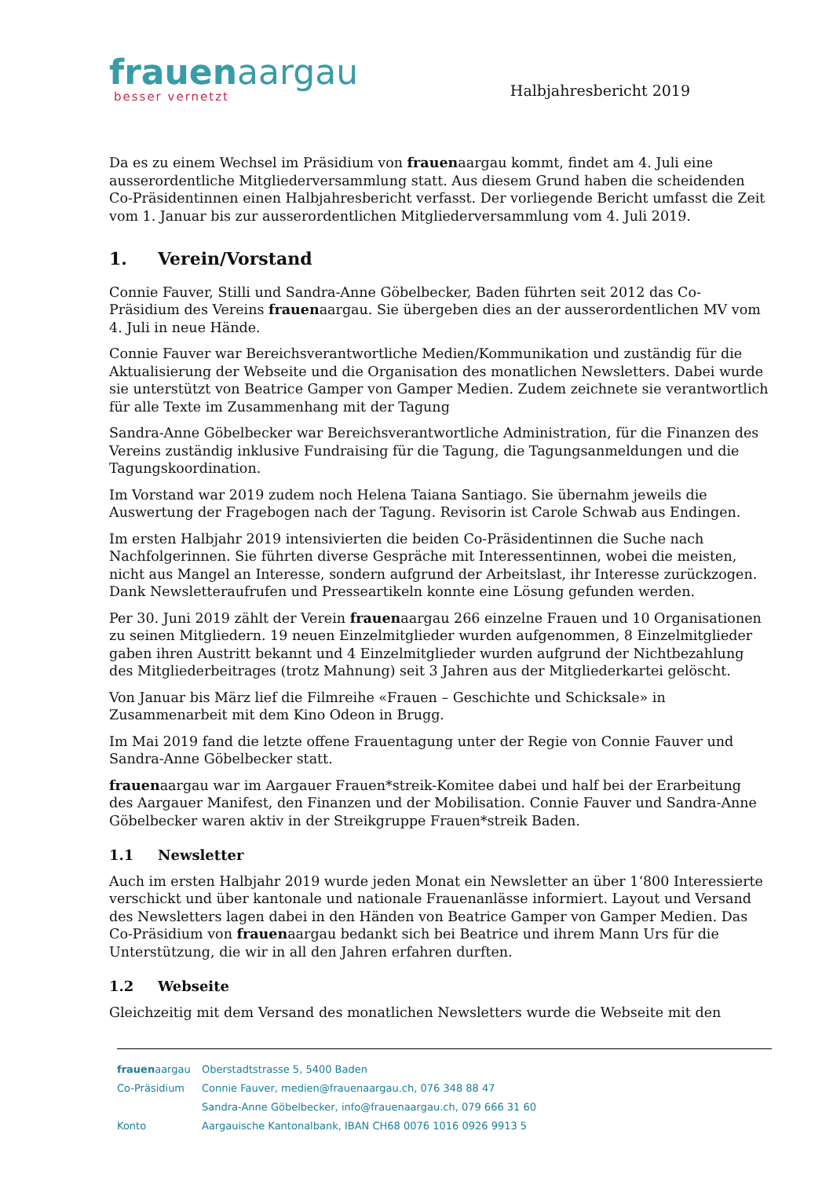frauenaargau
besser vernetzt
Halbjahresbericht 2019
Da es zu einem Wechsel im Präsidium von frauenaargau kommt, findet am 4. Juli eine ausserordentliche Mitgliederversammlung statt. Aus diesem Grund haben die scheidenden Co-Präsidentinnen einen Halbjahresbericht verfasst. Der vorliegende Bericht umfasst die Zeit vom 1. Januar bis zur ausserordentlichen Mitgliederversammlung vom 4. Juli 2019.
1. Verein/Vorstand
Connie Fauver, Stilli und Sandra-Anne Göbelbecker, Baden führten seit 2012 das Co-Präsidium des Vereins frauenaargau. Sie übergeben dies an der ausserordentlichen MV vom 4. Juli in neue Hände.
Connie Fauver war Bereichsverantwortliche Medien/Kommunikation und zuständig für die Aktualisierung der Webseite und die Organisation des monatlichen Newsletters. Dabei wurde sie unterstützt von Beatrice Gamper von Gamper Medien. Zudem zeichnete sie verantwortlich für alle Texte im Zusammenhang mit der Tagung
Sandra-Anne Göbelbecker war Bereichsverantwortliche Administration, für die Finanzen des Vereins zuständig inklusive Fundraising für die Tagung, die Tagungsanmeldungen und die Tagungskoordination.
Im Vorstand war 2019 zudem noch Helena Taiana Santiago. Sie übernahm jeweils die Auswertung der Fragebogen nach der Tagung. Revisorin ist Carole Schwab aus Endingen.
Im ersten Halbjahr 2019 intensivierten die beiden Co-Präsidentinnen die Suche nach Nachfolgerinnen. Sie führten diverse Gespräche mit Interessentinnen, wobei die meisten, nicht aus Mangel an Interesse, sondern aufgrund der Arbeitslast, ihr Interesse zurückzogen. Dank Newsletteraufrufen und Presseartikeln konnte eine Lösung gefunden werden.
Per 30. Juni 2019 zählt der Verein frauenaargau 266 einzelne Frauen und 10 Organisationen zu seinen Mitgliedern. 19 neuen Einzelmitglieder wurden aufgenommen, 8 Einzelmitglieder gaben ihren Austritt bekannt und 4 Einzelmitglieder wurden aufgrund der Nichtbezahlung des Mitgliederbeitrages (trotz Mahnung) seit 3 Jahren aus der Mitgliederkartei gelöscht.
Von Januar bis März lief die Filmreihe «Frauen – Geschichte und Schicksale» in Zusammenarbeit mit dem Kino Odeon in Brugg.
Im Mai 2019 fand die letzte offene Frauentagung unter der Regie von Connie Fauver und Sandra-Anne Göbelbecker statt.
frauenaargau war im Aargauer Frauen*streik-Komitee dabei und half bei der Erarbeitung des Aargauer Manifest, den Finanzen und der Mobilisation. Connie Fauver und Sandra-Anne Göbelbecker waren aktiv in der Streikgruppe Frauen*streik Baden.
1.1 Newsletter
Auch im ersten Halbjahr 2019 wurde jeden Monat ein Newsletter an über 1‘800 Interessierte verschickt und über kantonale und nationale Frauenanlässe informiert. Layout und Versand des Newsletters lagen dabei in den Händen von Beatrice Gamper von Gamper Medien. Das Co-Präsidium von frauenaargau bedankt sich bei Beatrice und ihrem Mann Urs für die Unterstützung, die wir in all den Jahren erfahren durften.
1.2 Webseite
Gleichzeitig mit dem Versand des monatlichen Newsletters wurde die Webseite mit den
frauenaargau Oberstadtstrasse 5, 5400 Baden
Co-Präsidium Connie Fauver, medien@frauenaargau.ch, 076 348 88 47
Sandra-Anne Göbelbecker, info@frauenaargau.ch, 079 666 31 60
Konto Aargauische Kantonalbank, IBAN CH68 0076 1016 0926 9913 5